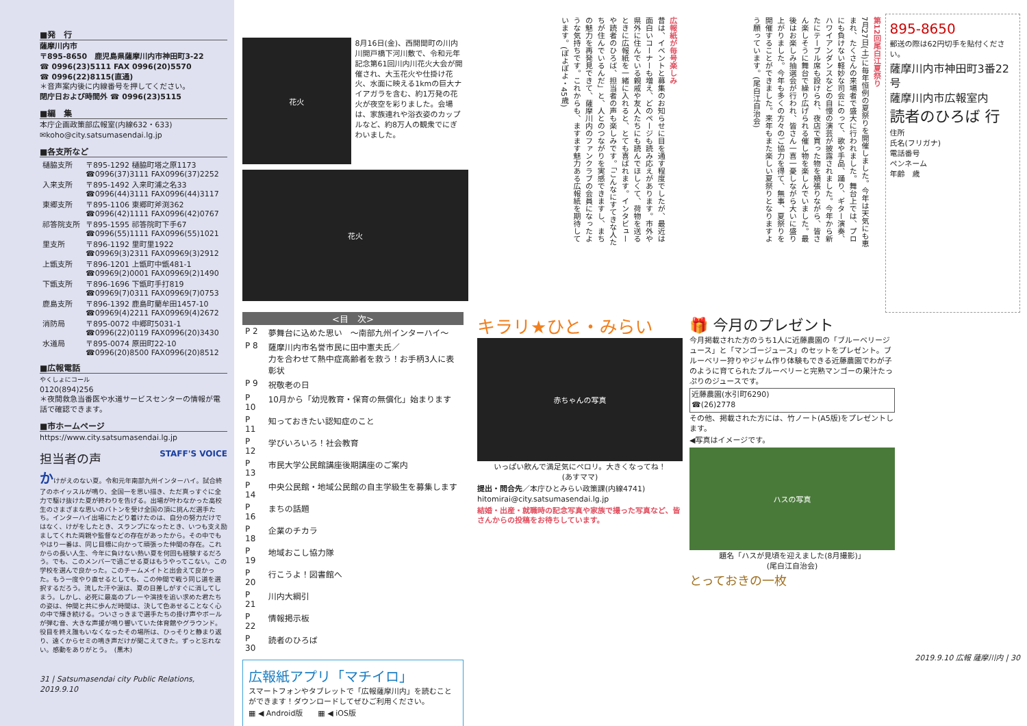■発　行
薩摩川内市
〒895-8650　鹿児島県薩摩川内市神田町3-22
☎ 0996(23)5111 FAX 0996(20)5570
☎ 0996(22)8115(直通)
＊音声案内後に内線番号を押してください。
閉庁日および時間外 ☎ 0996(23)5115
■編　集
本庁企画政策部広報室(内線632・633)
✉koho@city.satsumasendai.lg.jp
■各支所など
| 樋脇支所 | 〒895-1292 樋脇町塔之原1173 ☎0996(37)3111 FAX0996(37)2252 |
| 入来支所 | 〒895-1492 入来町浦之名33 ☎0996(44)3111 FAX0996(44)3117 |
| 東郷支所 | 〒895-1106 東郷町斧渕362 ☎0996(42)1111 FAX0996(42)0767 |
| 祁答院支所 | 〒895-1595 祁答院町下手67 ☎0996(55)1111 FAX0996(55)1021 |
| 里支所 | 〒896-1192 里町里1922 ☎09969(3)2311 FAX09969(3)2912 |
| 上甑支所 | 〒896-1201 上甑町中甑481-1 ☎09969(2)0001 FAX09969(2)1490 |
| 下甑支所 | 〒896-1696 下甑町手打819 ☎09969(7)0311 FAX09969(7)0753 |
| 鹿島支所 | 〒896-1392 鹿島町藺牟田1457-10 ☎09969(4)2211 FAX09969(4)2672 |
| 消防局 | 〒895-0072 中郷町5031-1 ☎0996(22)0119 FAX0996(20)3430 |
| 水道局 | 〒895-0074 原田町22-10 ☎0996(20)8500 FAX0996(20)8512 |
■広報電話
やくしょにコール
0120(894)256
＊夜間救急当番医や水道サービスセンターの情報が電話で確認できます。
■市ホームページ
https://www.city.satsumasendai.lg.jp
担当者の声 STAFF'S VOICE
かけがえのない夏。令和元年南部九州インターハイ。試合終了のホイッスルが鳴り、全国一を思い描き、ただ真っすぐに全力で駆け抜けた夏が終わりを告げる。出場が叶わなかった高校生のさまざまな思いのバトンを受け全国の頂に挑んだ選手たち。インターハイ出場にたどり着けたのは、自分の努力だけではなく、けがをしたとき、スランプになったとき、いつも支え励ましてくれた両親や監督などの存在があったから。その中でもやはり一番は、同じ目標に向かって頑張った仲間の存在。これからの長い人生、今年に負けない熱い夏を何回も経験するだろう。でも、このメンバーで過ごせる夏はもうやってこない。この学校を選んで良かった。このチームメイトと出会えて良かった。もう一度やり直せるとしても、この仲間で戦う同じ道を選択するだろう。流した汗や涙は、夏の日差しがすぐに消してしまう。しかし、必死に最高のプレーや演技を追い求めた君たちの姿は、仲間と共に歩んだ時間は、決して色あせることなく心の中で輝き続ける。ついさっきまで選手たちの掛け声やボールが弾む音、大きな声援が鳴り響いていた体育館やグラウンド。役目を終え誰もいなくなったその場所は、ひっそりと静まり返り、遠くからセミの鳴き声だけが聞こえてきた。ずっと忘れない。感動をありがとう。　(黒木)
31 | Satsumasendai city Public Relations, 2019.9.10
花火
8月16日(金)、西開聞町の川内川開戸橋下河川敷で、令和元年記念第61回川内川花火大会が開催され、大玉花火や仕掛け花火、水面に映える1kmの巨大ナイアガラを含む、約1万発の花火が夜空を彩りました。会場は、家族連れや浴衣姿のカップルなど、約8万人の観衆でにぎわいました。
花火
<目　次>
| P 2 | 夢舞台に込めた思い ～南部九州インターハイ～ |
| P 8 | 薩摩川内市名誉市民に田中憲夫氏／ 力を合わせて熱中症高齢者を救う！お手柄3人に表彰状 |
| P 9 | 祝敬老の日 |
| P 10 | 10月から「幼児教育・保育の無償化」始まります |
| P 11 | 知っておきたい認知症のこと |
| P 12 | 学びいろいろ！社会教育 |
| P 13 | 市民大学公民館講座後期講座のご案内 |
| P 14 | 中央公民館・地域公民館の自主学級生を募集します |
| P 16 | まちの話題 |
| P 18 | 企業のチカラ |
| P 19 | 地域おこし協力隊 |
| P 20 | 行こうよ！図書館へ |
| P 21 | 川内大綱引 |
| P 22 | 情報掲示板 |
| P 30 | 読者のひろば |
広報紙アプリ「マチイロ」
スマートフォンやタブレットで「広報薩摩川内」を読むことができます！ダウンロードしてぜひご利用ください。
▦ ◀ Android版　　▦ ◀ iOS版
広報紙が毎号楽しみ
昔は、イベントと募集のお知らせに目を通す程度でしたが、最近は面白いコーナーも増え、どのページも読み応えがあります。市外や県外に住んでいる親戚や友人たちにも読んでほしくて、荷物を送るときに広報紙を一緒に入れると、とても喜ばれます。インタビューや読者のひろば、担当者の声も楽しみです。「こんなにすてきな人たちが住んでいるんだ」と、人とのつながりを実感できますし、まちの魅力を再発見できて、薩摩川内のファンクラブの会員になったような気持ちです。これからも、ますます魅力ある広報紙を期待しています。(ぽよぽよ・45歳)
第12回尾白江夏祭り
7月27日(土)に毎年恒例の夏祭りを開催しました。今年は天気にも恵まれ、たくさんの来場者で盛大に行われました。舞台上では、プロにも負けない軽妙な司会にのって、歌や手品、踊り、ギター演奏、ハワイアンダンスなどの自慢の演芸が披露されました。今年から新たにテーブル席も設けられ、夜店で買った物を頬張りながら、皆さん楽しそうに舞台で繰り広げられる催し物を楽しんでいました。最後はお楽しみ抽選会が行われ、皆さん一喜一憂しながら大いに盛り上がりました。今年も多くの方々のご協力を得て、無事、夏祭りを開催することができました。来年もまた楽しい夏祭りとなりますよう願っています。(尾白江自治会)
895-8650
郵送の際は62円切手を貼付ください。
薩摩川内市神田町3番22号
薩摩川内市広報室内
読者のひろば 行
住所
氏名(フリガナ)
電話番号
ペンネーム
年齢　歳
キラリ★ひと・みらい
赤ちゃんの写真
いっぱい飲んで満足気にペロリ。大きくなってね！
(あすママ)
提出・問合先／本庁ひとみらい政策課(内線4741)
hitomirai@city.satsumasendai.lg.jp
結婚・出産・就職時の記念写真や家族で撮った写真など、皆さんからの投稿をお待ちしています。
🎁 今月のプレゼント
今月掲載された方のうち1人に近藤農園の「ブルーベリージュース」と「マンゴージュース」のセットをプレゼント。ブルーベリー狩りやジャム作り体験もできる近藤農園でわが子のように育てられたブルーベリーと完熟マンゴーの果汁たっぷりのジュースです。
近藤農園(水引町6290)
☎(26)2778
その他、掲載された方には、竹ノート(A5版)をプレゼントします。
◀写真はイメージです。
ハスの写真
題名「ハスが見頃を迎えました(8月撮影)」
(尾白江自治会)
とっておきの一枚
2019.9.10 広報 薩摩川内 | 30